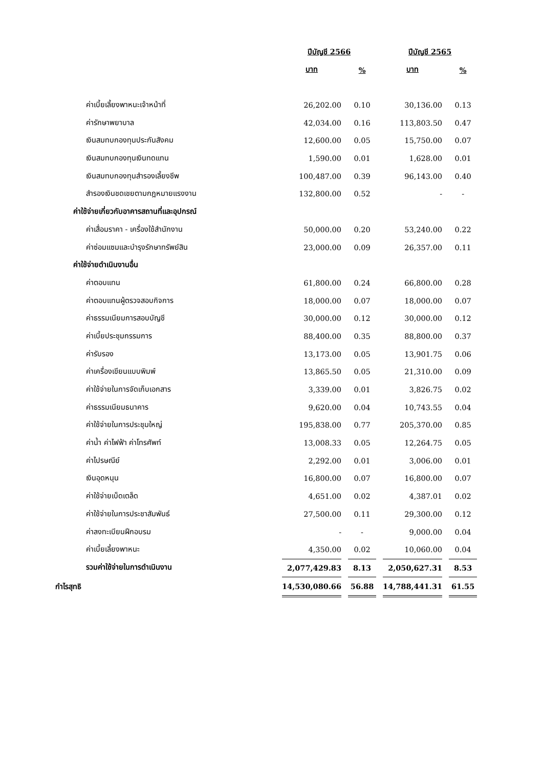| | ปีบัญชี 2566 | | ปีบัญชี 2565 | |
| --- | --- | --- | --- | --- |
| | บาท | % | บาท | % |
| ค่าเบี้ยเลี้ยงพาหนะเจ้าหน้าที่ | 26,202.00 | 0.10 | 30,136.00 | 0.13 |
| ค่ารักษาพยาบาล | 42,034.00 | 0.16 | 113,803.50 | 0.47 |
| เงินสมทบกองทุนประกันสังคม | 12,600.00 | 0.05 | 15,750.00 | 0.07 |
| เงินสมทบกองทุนเงินทดแทน | 1,590.00 | 0.01 | 1,628.00 | 0.01 |
| เงินสมทบกองทุนสำรองเลี้ยงชีพ | 100,487.00 | 0.39 | 96,143.00 | 0.40 |
| สำรองเงินชดเชยตามกฎหมายแรงงาน | 132,800.00 | 0.52 | - | - |
| ค่าใช้จ่ายเกี่ยวกับอาคารสถานที่และอุปกรณ์ | | | | |
| ค่าเสื่อมราคา - เครื่องใช้สำนักงาน | 50,000.00 | 0.20 | 53,240.00 | 0.22 |
| ค่าซ่อมแซมและบำรุงรักษาทรัพย์สิน | 23,000.00 | 0.09 | 26,357.00 | 0.11 |
| ค่าใช้จ่ายดำเนินงานอื่น | | | | |
| ค่าตอบแทน | 61,800.00 | 0.24 | 66,800.00 | 0.28 |
| ค่าตอบแทนผู้ตรวจสอบกิจการ | 18,000.00 | 0.07 | 18,000.00 | 0.07 |
| ค่าธรรมเนียมการสอบบัญชี | 30,000.00 | 0.12 | 30,000.00 | 0.12 |
| ค่าเบี้ยประชุมกรรมการ | 88,400.00 | 0.35 | 88,800.00 | 0.37 |
| ค่ารับรอง | 13,173.00 | 0.05 | 13,901.75 | 0.06 |
| ค่าเครื่องเขียนแบบพิมพ์ | 13,865.50 | 0.05 | 21,310.00 | 0.09 |
| ค่าใช้จ่ายในการจัดเก็บเอกสาร | 3,339.00 | 0.01 | 3,826.75 | 0.02 |
| ค่าธรรมเนียมธนาคาร | 9,620.00 | 0.04 | 10,743.55 | 0.04 |
| ค่าใช้จ่ายในการประชุมใหญ่ | 195,838.00 | 0.77 | 205,370.00 | 0.85 |
| ค่าน้ำ ค่าไฟฟ้า ค่าโทรศัพท์ | 13,008.33 | 0.05 | 12,264.75 | 0.05 |
| ค่าไปรษณีย์ | 2,292.00 | 0.01 | 3,006.00 | 0.01 |
| เงินอุดหนุน | 16,800.00 | 0.07 | 16,800.00 | 0.07 |
| ค่าใช้จ่ายเบ็ดเตล็ด | 4,651.00 | 0.02 | 4,387.01 | 0.02 |
| ค่าใช้จ่ายในการประชาสัมพันธ์ | 27,500.00 | 0.11 | 29,300.00 | 0.12 |
| ค่าลงทะเบียนฝึกอบรม | - | - | 9,000.00 | 0.04 |
| ค่าเบี้ยเลี้ยงพาหนะ | 4,350.00 | 0.02 | 10,060.00 | 0.04 |
| รวมค่าใช้จ่ายในการดำเนินงาน | 2,077,429.83 | 8.13 | 2,050,627.31 | 8.53 |
| กำไรสุทธิ | 14,530,080.66 | 56.88 | 14,788,441.31 | 61.55 |